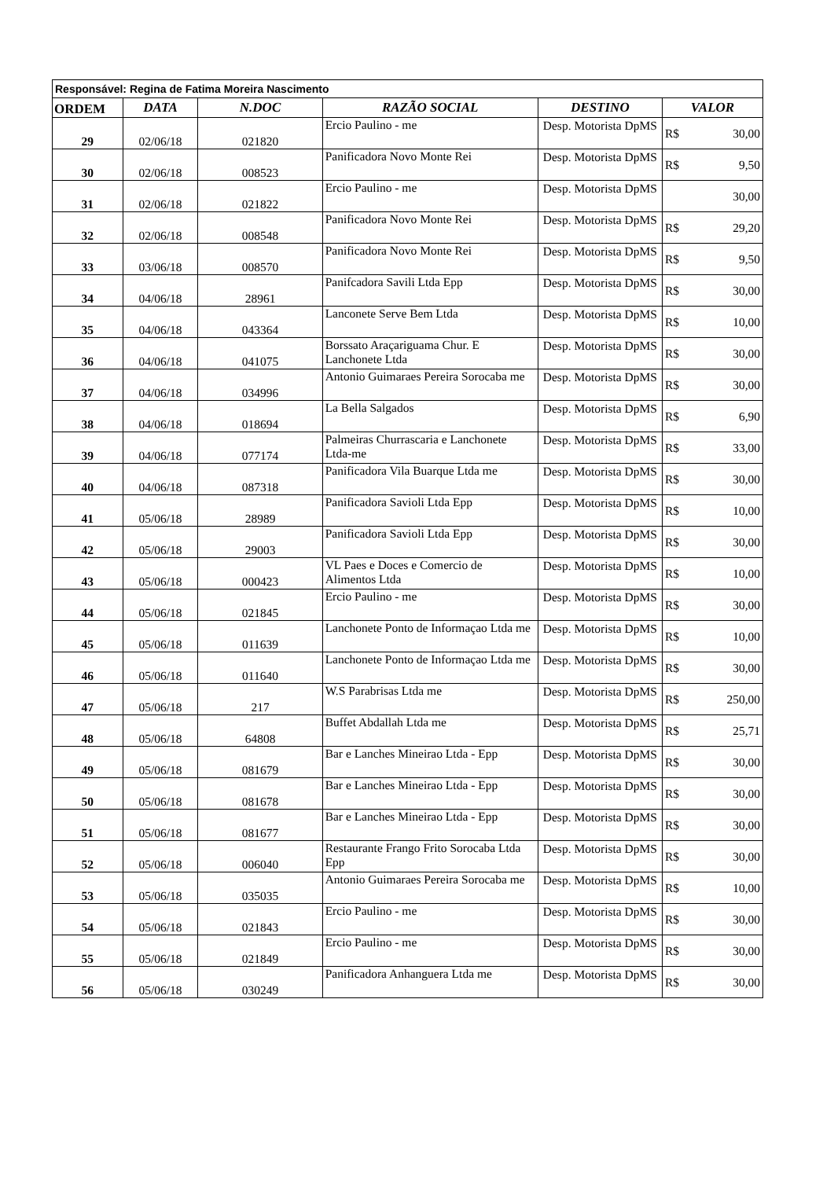| Responsável: Regina de Fatima Moreira Nascimento | | | | | |
| ORDEM | DATA | N.DOC | RAZÃO SOCIAL | DESTINO | VALOR |
| 29 | 02/06/18 | 021820 | Ercio Paulino - me | Desp. Motorista DpMS | R$ 30,00 |
| 30 | 02/06/18 | 008523 | Panificadora Novo Monte Rei | Desp. Motorista DpMS | R$ 9,50 |
| 31 | 02/06/18 | 021822 | Ercio Paulino - me | Desp. Motorista DpMS | 30,00 |
| 32 | 02/06/18 | 008548 | Panificadora Novo Monte Rei | Desp. Motorista DpMS | R$ 29,20 |
| 33 | 03/06/18 | 008570 | Panificadora Novo Monte Rei | Desp. Motorista DpMS | R$ 9,50 |
| 34 | 04/06/18 | 28961 | Panifcadora Savili Ltda Epp | Desp. Motorista DpMS | R$ 30,00 |
| 35 | 04/06/18 | 043364 | Lanconete Serve Bem Ltda | Desp. Motorista DpMS | R$ 10,00 |
| 36 | 04/06/18 | 041075 | Borssato Araçariguama Chur. E Lanchonete Ltda | Desp. Motorista DpMS | R$ 30,00 |
| 37 | 04/06/18 | 034996 | Antonio Guimaraes Pereira Sorocaba me | Desp. Motorista DpMS | R$ 30,00 |
| 38 | 04/06/18 | 018694 | La Bella Salgados | Desp. Motorista DpMS | R$ 6,90 |
| 39 | 04/06/18 | 077174 | Palmeiras Churrascaria e Lanchonete Ltda-me | Desp. Motorista DpMS | R$ 33,00 |
| 40 | 04/06/18 | 087318 | Panificadora Vila Buarque Ltda me | Desp. Motorista DpMS | R$ 30,00 |
| 41 | 05/06/18 | 28989 | Panificadora Savioli Ltda Epp | Desp. Motorista DpMS | R$ 10,00 |
| 42 | 05/06/18 | 29003 | Panificadora Savioli Ltda Epp | Desp. Motorista DpMS | R$ 30,00 |
| 43 | 05/06/18 | 000423 | VL Paes e Doces e Comercio de Alimentos Ltda | Desp. Motorista DpMS | R$ 10,00 |
| 44 | 05/06/18 | 021845 | Ercio Paulino - me | Desp. Motorista DpMS | R$ 30,00 |
| 45 | 05/06/18 | 011639 | Lanchonete Ponto de Informaçao Ltda me | Desp. Motorista DpMS | R$ 10,00 |
| 46 | 05/06/18 | 011640 | Lanchonete Ponto de Informaçao Ltda me | Desp. Motorista DpMS | R$ 30,00 |
| 47 | 05/06/18 | 217 | W.S Parabrisas Ltda me | Desp. Motorista DpMS | R$ 250,00 |
| 48 | 05/06/18 | 64808 | Buffet Abdallah Ltda me | Desp. Motorista DpMS | R$ 25,71 |
| 49 | 05/06/18 | 081679 | Bar e Lanches Mineirao Ltda - Epp | Desp. Motorista DpMS | R$ 30,00 |
| 50 | 05/06/18 | 081678 | Bar e Lanches Mineirao Ltda - Epp | Desp. Motorista DpMS | R$ 30,00 |
| 51 | 05/06/18 | 081677 | Bar e Lanches Mineirao Ltda - Epp | Desp. Motorista DpMS | R$ 30,00 |
| 52 | 05/06/18 | 006040 | Restaurante Frango Frito Sorocaba Ltda Epp | Desp. Motorista DpMS | R$ 30,00 |
| 53 | 05/06/18 | 035035 | Antonio Guimaraes Pereira Sorocaba me | Desp. Motorista DpMS | R$ 10,00 |
| 54 | 05/06/18 | 021843 | Ercio Paulino - me | Desp. Motorista DpMS | R$ 30,00 |
| 55 | 05/06/18 | 021849 | Ercio Paulino - me | Desp. Motorista DpMS | R$ 30,00 |
| 56 | 05/06/18 | 030249 | Panificadora Anhanguera Ltda me | Desp. Motorista DpMS | R$ 30,00 |